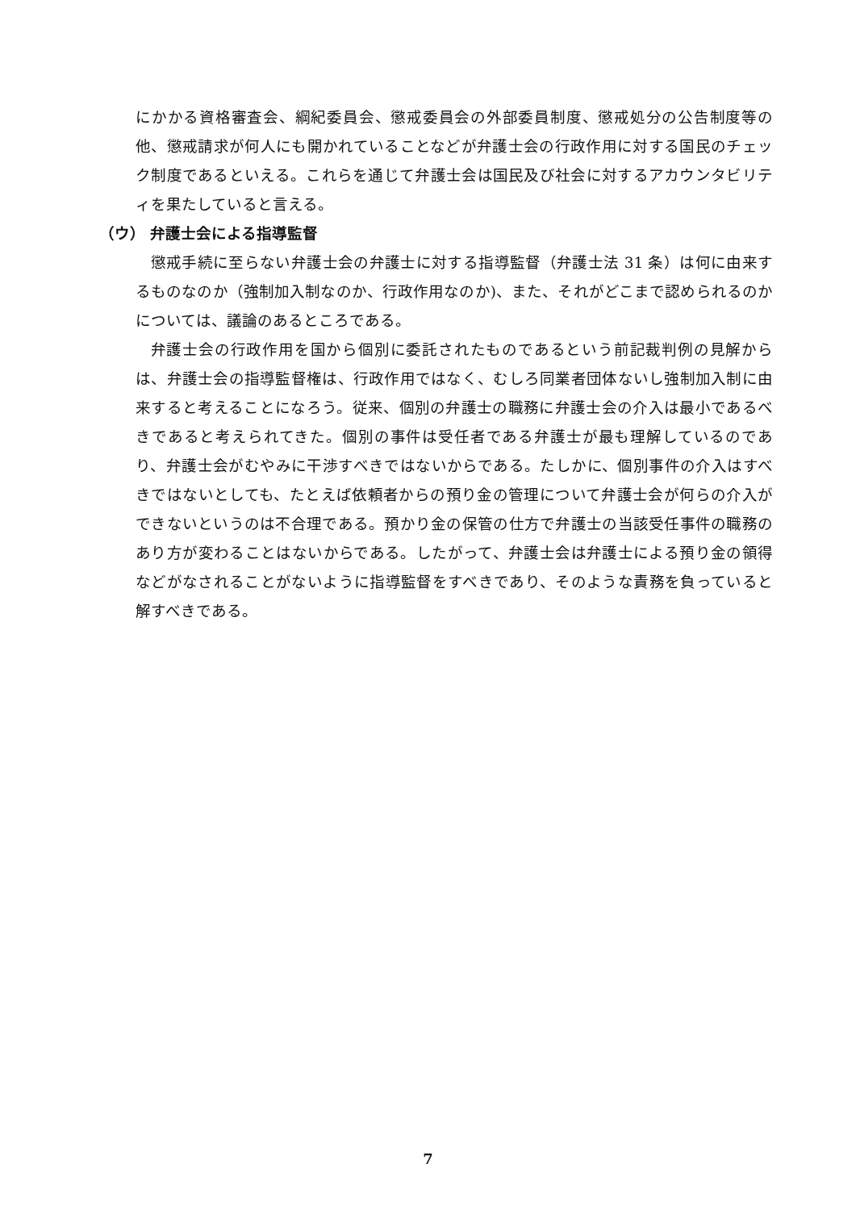にかかる資格審査会、綱紀委員会、懲戒委員会の外部委員制度、懲戒処分の公告制度等の他、懲戒請求が何人にも開かれていることなどが弁護士会の行政作用に対する国民のチェック制度であるといえる。これらを通じて弁護士会は国民及び社会に対するアカウンタビリティを果たしていると言える。
（ウ） 弁護士会による指導監督
懲戒手続に至らない弁護士会の弁護士に対する指導監督（弁護士法 31 条）は何に由来するものなのか（強制加入制なのか、行政作用なのか)、また、それがどこまで認められるのかについては、議論のあるところである。
弁護士会の行政作用を国から個別に委託されたものであるという前記裁判例の見解からは、弁護士会の指導監督権は、行政作用ではなく、むしろ同業者団体ないし強制加入制に由来すると考えることになろう。従来、個別の弁護士の職務に弁護士会の介入は最小であるべきであると考えられてきた。個別の事件は受任者である弁護士が最も理解しているのであり、弁護士会がむやみに干渉すべきではないからである。たしかに、個別事件の介入はすべきではないとしても、たとえば依頼者からの預り金の管理について弁護士会が何らの介入ができないというのは不合理である。預かり金の保管の仕方で弁護士の当該受任事件の職務のあり方が変わることはないからである。したがって、弁護士会は弁護士による預り金の領得などがなされることがないように指導監督をすべきであり、そのような責務を負っていると解すべきである。
7